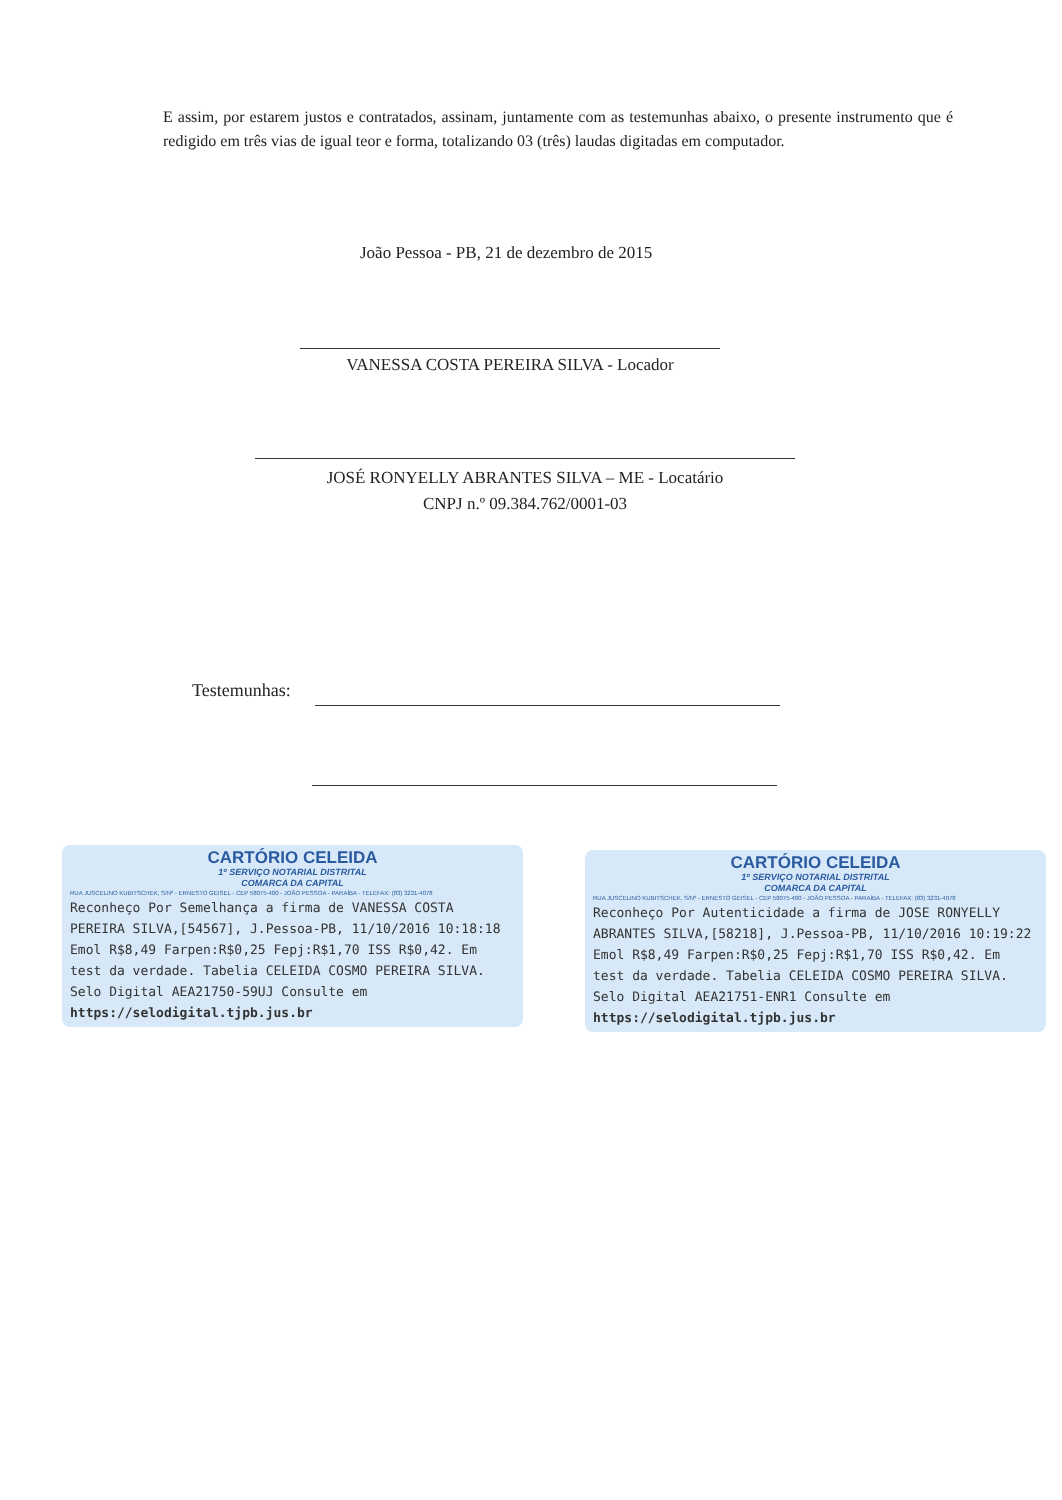E assim, por estarem justos e contratados, assinam, juntamente com as testemunhas abaixo, o presente instrumento que é redigido em três vias de igual teor e forma, totalizando 03 (três) laudas digitadas em computador.
João Pessoa - PB, 21 de dezembro de 2015
VANESSA COSTA PEREIRA SILVA - Locador
JOSÉ RONYELLY ABRANTES SILVA – ME - Locatário
CNPJ n.º 09.384.762/0001-03
Testemunhas:
CARTÓRIO CELEIDA
1º SERVIÇO NOTARIAL DISTRITAL
COMARCA DA CAPITAL
RUA JUSCELINO KUBITSCHEK, S/Nº - ERNESTO GEISEL - CEP 58075-400 - JOÃO PESSOA - PARAÍBA - TELEFAX: (83) 3231-4078
Reconheço Por Semelhança a firma de VANESSA COSTA PEREIRA SILVA,[54567], J.Pessoa-PB, 11/10/2016 10:18:18 Emol R$8,49 Farpen:R$0,25 Fepj:R$1,70 ISS R$0,42. Em test da verdade. Tabelia CELEIDA COSMO PEREIRA SILVA. Selo Digital AEA21750-59UJ Consulte em https://selodigital.tjpb.jus.br
CARTÓRIO CELEIDA
1º SERVIÇO NOTARIAL DISTRITAL
COMARCA DA CAPITAL
RUA JUSCELINO KUBITSCHEK, S/Nº - ERNESTO GEISEL - CEP 58075-400 - JOÃO PESSOA - PARAÍBA - TELEFAX: (83) 3231-4078
Reconheço Por Autenticidade a firma de JOSE RONYELLY ABRANTES SILVA,[58218], J.Pessoa-PB, 11/10/2016 10:19:22 Emol R$8,49 Farpen:R$0,25 Fepj:R$1,70 ISS R$0,42. Em test da verdade. Tabelia CELEIDA COSMO PEREIRA SILVA. Selo Digital AEA21751-ENR1 Consulte em https://selodigital.tjpb.jus.br